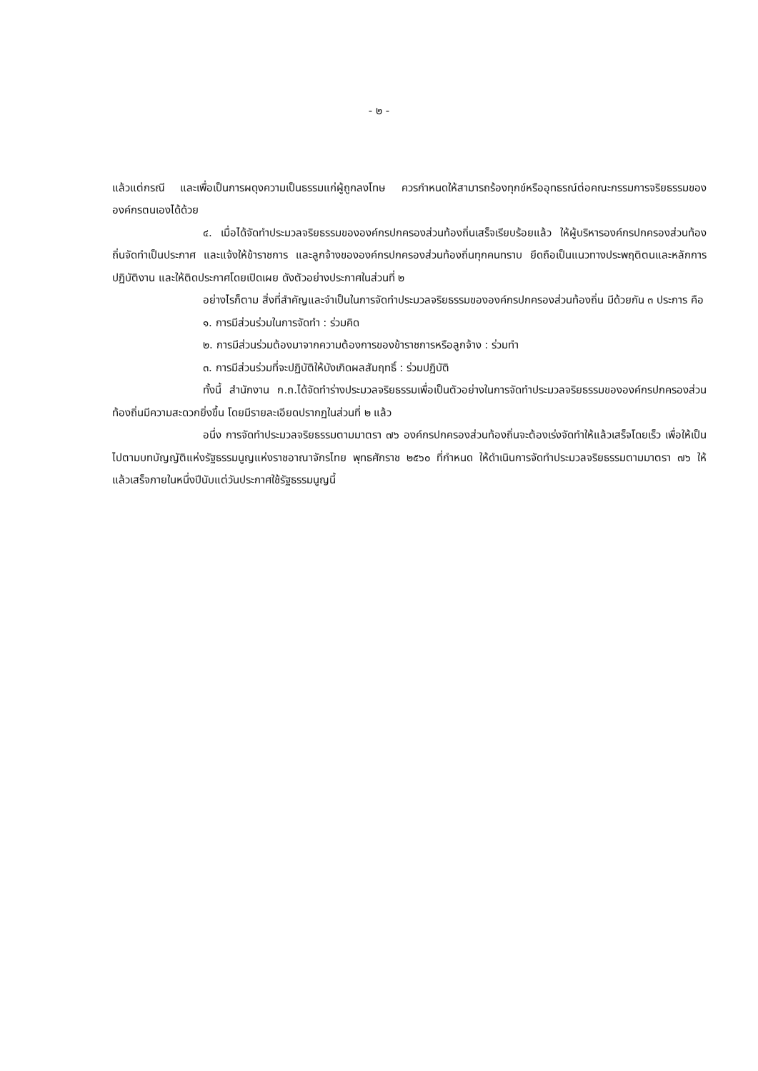- ๒ -
แล้วแต่กรณี และเพื่อเป็นการผดุงความเป็นธรรมแก่ผู้ถูกลงโทษ ควรกำหนดให้สามารถร้องทุกข์หรืออุทธรณ์ต่อคณะกรรมการจริยธรรมขององค์กรตนเองได้ด้วย
๔. เมื่อได้จัดทำประมวลจริยธรรมขององค์กรปกครองส่วนท้องถิ่นเสร็จเรียบร้อยแล้ว ให้ผู้บริหารองค์กรปกครองส่วนท้องถิ่นจัดทำเป็นประกาศ และแจ้งให้ข้าราชการ และลูกจ้างขององค์กรปกครองส่วนท้องถิ่นทุกคนทราบ ยึดถือเป็นแนวทางประพฤติตนและหลักการปฏิบัติงาน และให้ติดประกาศโดยเปิดเผย ดังตัวอย่างประกาศในส่วนที่ ๒
อย่างไรก็ตาม สิ่งที่สำคัญและจำเป็นในการจัดทำประมวลจริยธรรมขององค์กรปกครองส่วนท้องถิ่น มีด้วยกัน ๓ ประการ คือ
๑. การมีส่วนร่วมในการจัดทำ : ร่วมคิด
๒. การมีส่วนร่วมต้องมาจากความต้องการของข้าราชการหรือลูกจ้าง : ร่วมทำ
๓. การมีส่วนร่วมที่จะปฏิบัติให้บังเกิดผลสัมฤทธิ์ : ร่วมปฏิบัติ
ทั้งนี้ สำนักงาน ก.ถ.ได้จัดทำร่างประมวลจริยธรรมเพื่อเป็นตัวอย่างในการจัดทำประมวลจริยธรรมขององค์กรปกครองส่วนท้องถิ่นมีความสะดวกยิ่งขึ้น โดยมีรายละเอียดปรากฏในส่วนที่ ๒ แล้ว
อนึ่ง การจัดทำประมวลจริยธรรมตามมาตรา ๗๖ องค์กรปกครองส่วนท้องถิ่นจะต้องเร่งจัดทำให้แล้วเสร็จโดยเร็ว เพื่อให้เป็นไปตามบทบัญญัติแห่งรัฐธรรมนูญแห่งราชอาณาจักรไทย พุทธศักราช ๒๕๖๐ ที่กำหนด ให้ดำเนินการจัดทำประมวลจริยธรรมตามมาตรา ๗๖ ให้แล้วเสร็จภายในหนึ่งปีนับแต่วันประกาศใช้รัฐธรรมนูญนี้